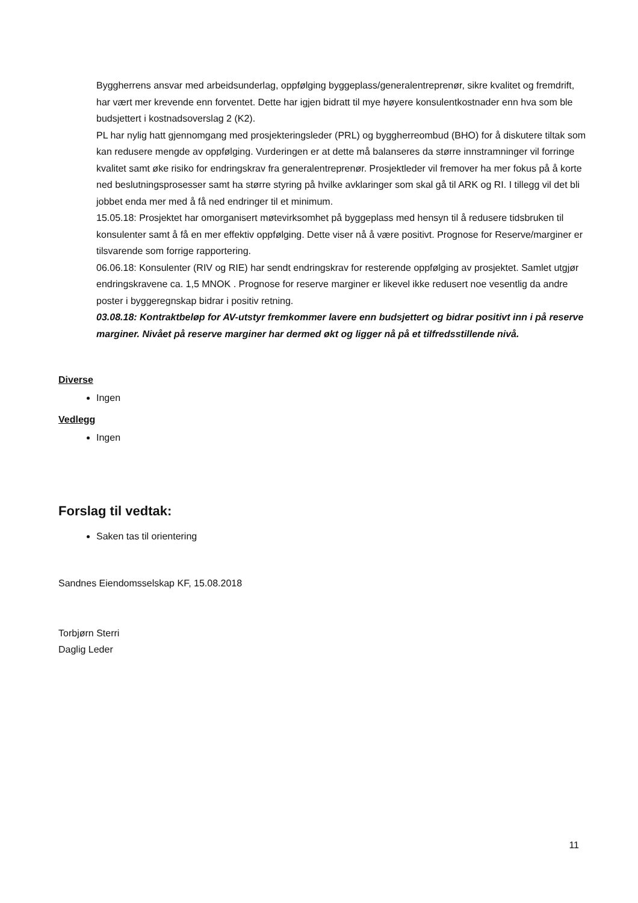Byggherrens ansvar med arbeidsunderlag, oppfølging byggeplass/generalentreprenør, sikre kvalitet og fremdrift, har vært mer krevende enn forventet. Dette har igjen bidratt til mye høyere konsulentkostnader enn hva som ble budsjettert i kostnadsoverslag 2 (K2).
PL har nylig hatt gjennomgang med prosjekteringsleder (PRL) og byggherreombud (BHO) for å diskutere tiltak som kan redusere mengde av oppfølging. Vurderingen er at dette må balanseres da større innstramninger vil forringe kvalitet samt øke risiko for endringskrav fra generalentreprenør. Prosjektleder vil fremover ha mer fokus på å korte ned beslutningsprosesser samt ha større styring på hvilke avklaringer som skal gå til ARK og RI. I tillegg vil det bli jobbet enda mer med å få ned endringer til et minimum.
15.05.18: Prosjektet har omorganisert møtevirksomhet på byggeplass med hensyn til å redusere tidsbruken til konsulenter samt å få en mer effektiv oppfølging. Dette viser nå å være positivt. Prognose for Reserve/marginer er tilsvarende som forrige rapportering.
06.06.18: Konsulenter (RIV og RIE) har sendt endringskrav for resterende oppfølging av prosjektet. Samlet utgjør endringskravene ca. 1,5 MNOK . Prognose for reserve marginer er likevel ikke redusert noe vesentlig da andre poster i byggeregnskap bidrar i positiv retning.
03.08.18: Kontraktbeløp for AV-utstyr fremkommer lavere enn budsjettert og bidrar positivt inn i på reserve marginer. Nivået på reserve marginer har dermed økt og ligger nå på et tilfredsstillende nivå.
Diverse
Ingen
Vedlegg
Ingen
Forslag til vedtak:
Saken tas til orientering
Sandnes Eiendomsselskap KF, 15.08.2018
Torbjørn Sterri
Daglig Leder
11